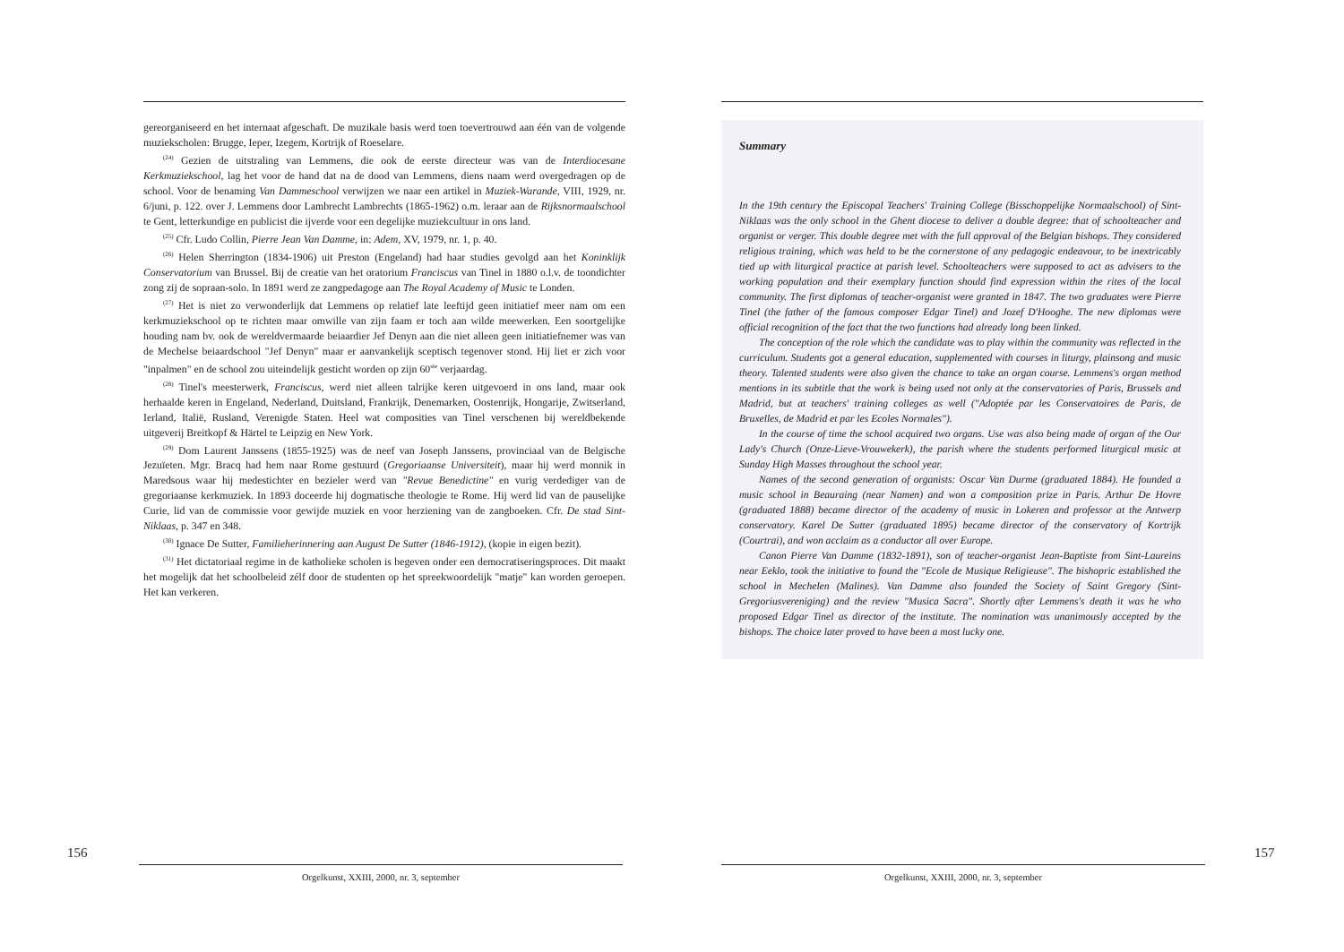gereorganiseerd en het internaat afgeschaft. De muzikale basis werd toen toevertrouwd aan één van de volgende muziekscholen: Brugge, Ieper, Izegem, Kortrijk of Roeselare.
<sup>(24)</sup> Gezien de uitstraling van Lemmens, die ook de eerste directeur was van de Interdiocesane Kerkmuziekschool, lag het voor de hand dat na de dood van Lemmens, diens naam werd overgedragen op de school. Voor de benaming Van Dammeschool verwijzen we naar een artikel in Muziek-Warande, VIII, 1929, nr. 6/juni, p. 122. over J. Lemmens door Lambrecht Lambrechts (1865-1962) o.m. leraar aan de Rijksnormaalschool te Gent, letterkundige en publicist die ijverde voor een degelijke muziekcultuur in ons land.
<sup>(25)</sup> Cfr. Ludo Collin, Pierre Jean Van Damme, in: Adem, XV, 1979, nr. 1, p. 40.
<sup>(26)</sup> Helen Sherrington (1834-1906) uit Preston (Engeland) had haar studies gevolgd aan het Koninklijk Conservatorium van Brussel. Bij de creatie van het oratorium Franciscus van Tinel in 1880 o.l.v. de toondichter zong zij de sopraan-solo. In 1891 werd ze zangpedagoge aan The Royal Academy of Music te Londen.
<sup>(27)</sup> Het is niet zo verwonderlijk dat Lemmens op relatief late leeftijd geen initiatief meer nam om een kerkmuziekschool op te richten maar omwille van zijn faam er toch aan wilde meewerken. Een soortgelijke houding nam bv. ook de wereldvermaarde beiaardier Jef Denyn aan die niet alleen geen initiatiefnemer was van de Mechelse beiaardschool "Jef Denyn" maar er aanvankelijk sceptisch tegenover stond. Hij liet er zich voor "inpalmen" en de school zou uiteindelijk gesticht worden op zijn 60<sup>ste</sup> verjaardag.
<sup>(28)</sup> Tinel's meesterwerk, Franciscus, werd niet alleen talrijke keren uitgevoerd in ons land, maar ook herhaalde keren in Engeland, Nederland, Duitsland, Frankrijk, Denemarken, Oostenrijk, Hongarije, Zwitserland, Ierland, Italië, Rusland, Verenigde Staten. Heel wat composities van Tinel verschenen bij wereldbekende uitgeverij Breitkopf & Härtel te Leipzig en New York.
<sup>(29)</sup> Dom Laurent Janssens (1855-1925) was de neef van Joseph Janssens, provinciaal van de Belgische Jezuïeten. Mgr. Bracq had hem naar Rome gestuurd (Gregoriaanse Universiteit), maar hij werd monnik in Maredsous waar hij medestichter en bezieler werd van "Revue Benedictine" en vurig verdediger van de gregoriaanse kerkmuziek. In 1893 doceerde hij dogmatische theologie te Rome. Hij werd lid van de pauselijke Curie, lid van de commissie voor gewijde muziek en voor herziening van de zangboeken. Cfr. De stad Sint-Niklaas, p. 347 en 348.
<sup>(30)</sup> Ignace De Sutter, Familieherinnering aan August De Sutter (1846-1912), (kopie in eigen bezit).
<sup>(31)</sup> Het dictatoriaal regime in de katholieke scholen is begeven onder een democratiseringsproces. Dit maakt het mogelijk dat het schoolbeleid zélf door de studenten op het spreekwoordelijk "matje" kan worden geroepen. Het kan verkeren.
156
Orgelkunst, XXIII, 2000, nr. 3, september
Summary
In the 19th century the Episcopal Teachers' Training College (Bisschoppelijke Normaalschool) of Sint-Niklaas was the only school in the Ghent diocese to deliver a double degree: that of schoolteacher and organist or verger. This double degree met with the full approval of the Belgian bishops. They considered religious training, which was held to be the cornerstone of any pedagogic endeavour, to be inextricably tied up with liturgical practice at parish level. Schoolteachers were supposed to act as advisers to the working population and their exemplary function should find expression within the rites of the local community. The first diplomas of teacher-organist were granted in 1847. The two graduates were Pierre Tinel (the father of the famous composer Edgar Tinel) and Jozef D'Hooghe. The new diplomas were official recognition of the fact that the two functions had already long been linked.
The conception of the role which the candidate was to play within the community was reflected in the curriculum. Students got a general education, supplemented with courses in liturgy, plainsong and music theory. Talented students were also given the chance to take an organ course. Lemmens's organ method mentions in its subtitle that the work is being used not only at the conservatories of Paris, Brussels and Madrid, but at teachers' training colleges as well ("Adoptée par les Conservatoires de Paris, de Bruxelles, de Madrid et par les Ecoles Normales").
In the course of time the school acquired two organs. Use was also being made of organ of the Our Lady's Church (Onze-Lieve-Vrouwekerk), the parish where the students performed liturgical music at Sunday High Masses throughout the school year.
Names of the second generation of organists: Oscar Van Durme (graduated 1884). He founded a music school in Beauraing (near Namen) and won a composition prize in Paris. Arthur De Hovre (graduated 1888) became director of the academy of music in Lokeren and professor at the Antwerp conservatory. Karel De Sutter (graduated 1895) became director of the conservatory of Kortrijk (Courtrai), and won acclaim as a conductor all over Europe.
Canon Pierre Van Damme (1832-1891), son of teacher-organist Jean-Baptiste from Sint-Laureins near Eeklo, took the initiative to found the "Ecole de Musique Religieuse". The bishopric established the school in Mechelen (Malines). Van Damme also founded the Society of Saint Gregory (Sint-Gregoriusvereniging) and the review "Musica Sacra". Shortly after Lemmens's death it was he who proposed Edgar Tinel as director of the institute. The nomination was unanimously accepted by the bishops. The choice later proved to have been a most lucky one.
Orgelkunst, XXIII, 2000, nr. 3, september
157